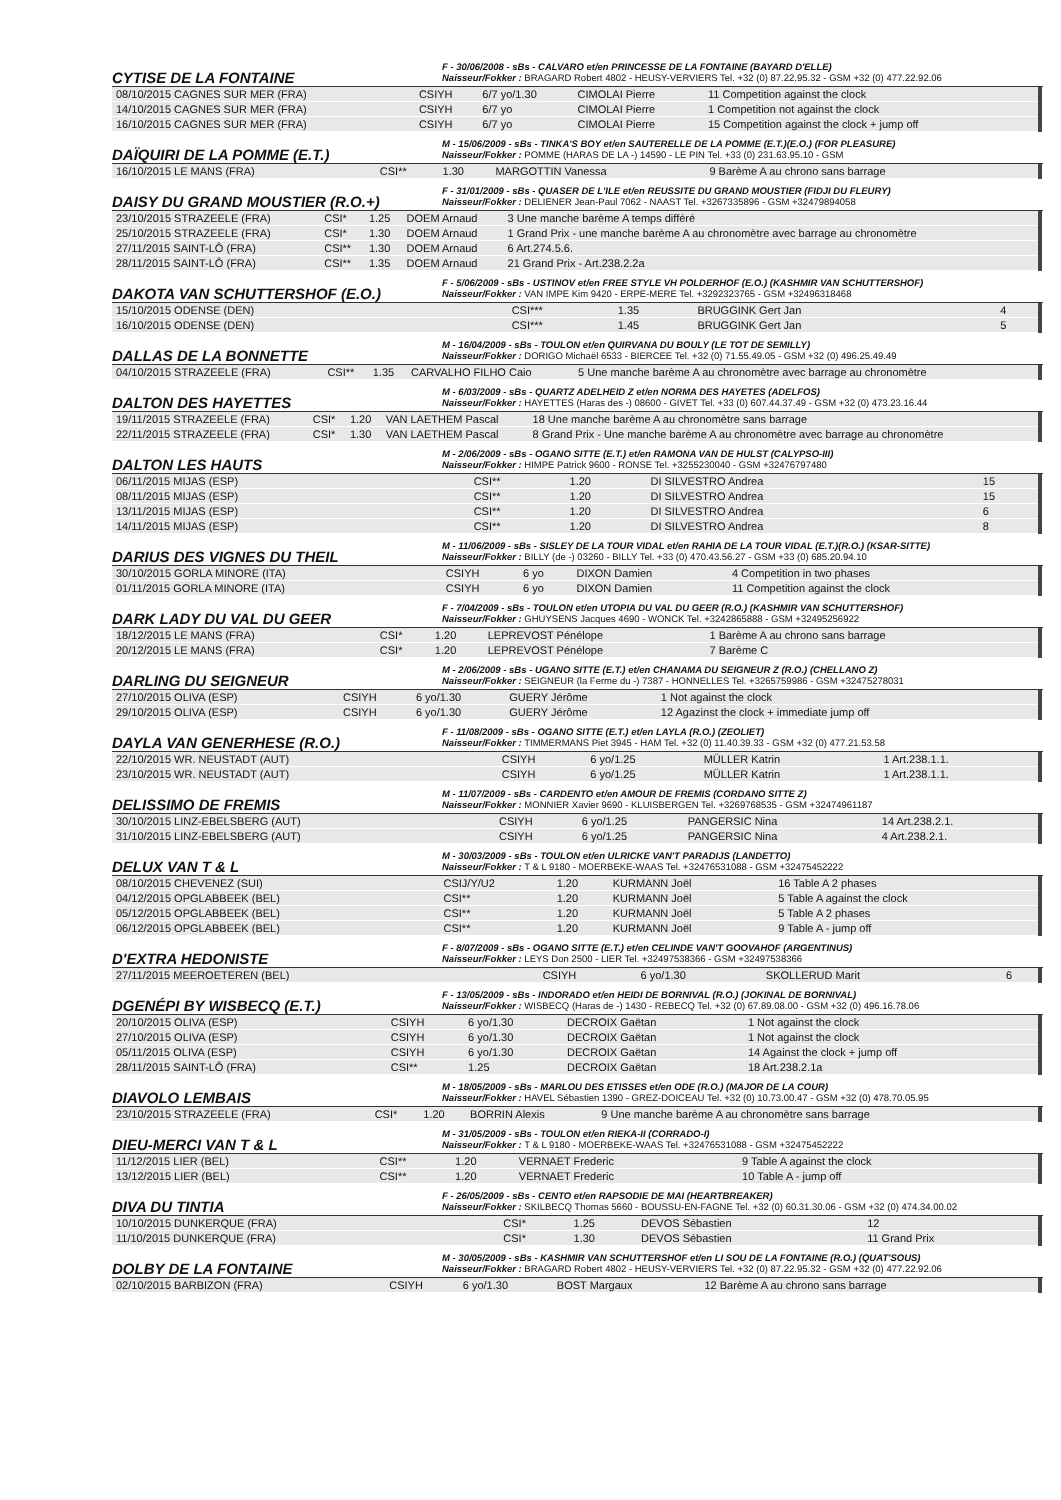CYTISE DE LA FONTAINE
F - 30/06/2008 - sBs - CALVARO et/en PRINCESSE DE LA FONTAINE (BAYARD D'ELLE)
Naisseur/Fokker : BRAGARD Robert 4802 - HEUSY-VERVIERS Tel. +32 (0) 87.22.95.32 - GSM +32 (0) 477.22.92.06
| 08/10/2015 CAGNES SUR MER (FRA) | CSIYH | 6/7 yo/1.30 | CIMOLAI Pierre | 11 Competition against the clock |
| 14/10/2015 CAGNES SUR MER (FRA) | CSIYH | 6/7 yo | CIMOLAI Pierre | 1 Competition not against the clock |
| 16/10/2015 CAGNES SUR MER (FRA) | CSIYH | 6/7 yo | CIMOLAI Pierre | 15 Competition against the clock + jump off |
DAÏQUIRI DE LA POMME (E.T.)
M - 15/06/2009 - sBs - TINKA'S BOY et/en SAUTERELLE DE LA POMME (E.T.)(E.O.) (FOR PLEASURE)
Naisseur/Fokker : POMME (HARAS DE LA -) 14590 - LE PIN Tel. +33 (0) 231.63.95.10 - GSM
| 16/10/2015 LE MANS (FRA) | CSI** | 1.30 | MARGOTTIN Vanessa | 9 Barème A au chrono sans barrage |
DAISY DU GRAND MOUSTIER (R.O.+)
F - 31/01/2009 - sBs - QUASER DE L'ILE et/en REUSSITE DU GRAND MOUSTIER (FIDJI DU FLEURY)
Naisseur/Fokker : DELIENER Jean-Paul 7062 - NAAST Tel. +3267335896 - GSM +32479894058
| 23/10/2015 STRAZEELE (FRA) | CSI* | 1.25 | DOEM Arnaud | 3 Une manche barème A temps différé |
| 25/10/2015 STRAZEELE (FRA) | CSI* | 1.30 | DOEM Arnaud | 1 Grand Prix - une manche barème A au chronomètre avec barrage au chronomètre |
| 27/11/2015 SAINT-LÔ (FRA) | CSI** | 1.30 | DOEM Arnaud | 6 Art.274.5.6. |
| 28/11/2015 SAINT-LÔ (FRA) | CSI** | 1.35 | DOEM Arnaud | 21 Grand Prix - Art.238.2.2a |
DAKOTA VAN SCHUTTERSHOF (E.O.)
F - 5/06/2009 - sBs - USTINOV et/en FREE STYLE VH POLDERHOF (E.O.) (KASHMIR VAN SCHUTTERSHOF)
Naisseur/Fokker : VAN IMPE Kim 9420 - ERPE-MERE Tel. +3292323765 - GSM +32496318468
| 15/10/2015 ODENSE (DEN) | CSI*** | 1.35 | BRUGGINK Gert Jan | 4 |
| 16/10/2015 ODENSE (DEN) | CSI*** | 1.45 | BRUGGINK Gert Jan | 5 |
DALLAS DE LA BONNETTE
M - 16/04/2009 - sBs - TOULON et/en QUIRVANA DU BOULY (LE TOT DE SEMILLY)
Naisseur/Fokker : DORIGO Michaël 6533 - BIERCEE Tel. +32 (0) 71.55.49.05 - GSM +32 (0) 496.25.49.49
| 04/10/2015 STRAZEELE (FRA) | CSI** | 1.35 | CARVALHO FILHO Caio | 5 Une manche barème A au chronomètre avec barrage au chronomètre |
DALTON DES HAYETTES
M - 6/03/2009 - sBs - QUARTZ ADELHEID Z et/en NORMA DES HAYETES (ADELFOS)
Naisseur/Fokker : HAYETTES (Haras des -) 08600 - GIVET Tel. +33 (0) 607.44.37.49 - GSM +32 (0) 473.23.16.44
| 19/11/2015 STRAZEELE (FRA) | CSI* | 1.20 | VAN LAETHEM Pascal | 18 Une manche barème A au chronomètre sans barrage |
| 22/11/2015 STRAZEELE (FRA) | CSI* | 1.30 | VAN LAETHEM Pascal | 8 Grand Prix - Une manche barème A au chronomètre avec barrage au chronomètre |
DALTON LES HAUTS
M - 2/06/2009 - sBs - OGANO SITTE (E.T.) et/en RAMONA VAN DE HULST (CALYPSO-III)
Naisseur/Fokker : HIMPE Patrick 9600 - RONSE Tel. +3255230040 - GSM +32476797480
| 06/11/2015 MIJAS (ESP) | CSI** | 1.20 | DI SILVESTRO Andrea | 15 |
| 08/11/2015 MIJAS (ESP) | CSI** | 1.20 | DI SILVESTRO Andrea | 15 |
| 13/11/2015 MIJAS (ESP) | CSI** | 1.20 | DI SILVESTRO Andrea | 6 |
| 14/11/2015 MIJAS (ESP) | CSI** | 1.20 | DI SILVESTRO Andrea | 8 |
DARIUS DES VIGNES DU THEIL
M - 11/06/2009 - sBs - SISLEY DE LA TOUR VIDAL et/en RAHIA DE LA TOUR VIDAL (E.T.)(R.O.) (KSAR-SITTE)
Naisseur/Fokker : BILLY (de -) 03260 - BILLY Tel. +33 (0) 470.43.56.27 - GSM +33 (0) 685.20.94.10
| 30/10/2015 GORLA MINORE (ITA) | CSIYH | 6 yo | DIXON Damien | 4 Competition in two phases |
| 01/11/2015 GORLA MINORE (ITA) | CSIYH | 6 yo | DIXON Damien | 11 Competition against the clock |
DARK LADY DU VAL DU GEER
F - 7/04/2009 - sBs - TOULON et/en UTOPIA DU VAL DU GEER (R.O.) (KASHMIR VAN SCHUTTERSHOF)
Naisseur/Fokker : GHUYSENS Jacques 4690 - WONCK Tel. +3242865888 - GSM +32495256922
| 18/12/2015 LE MANS (FRA) | CSI* | 1.20 | LEPREVOST Pénélope | 1 Barème A au chrono sans barrage |
| 20/12/2015 LE MANS (FRA) | CSI* | 1.20 | LEPREVOST Pénélope | 7 Barème C |
DARLING DU SEIGNEUR
M - 2/06/2009 - sBs - UGANO SITTE (E.T.) et/en CHANAMA DU SEIGNEUR Z (R.O.) (CHELLANO Z)
Naisseur/Fokker : SEIGNEUR (la Ferme du -) 7387 - HONNELLES Tel. +3265759986 - GSM +32475278031
| 27/10/2015 OLIVA (ESP) | CSIYH | 6 yo/1.30 | GUERY Jérôme | 1 Not against the clock |
| 29/10/2015 OLIVA (ESP) | CSIYH | 6 yo/1.30 | GUERY Jérôme | 12 Agazinst the clock + immediate jump off |
DAYLA VAN GENERHESE (R.O.)
F - 11/08/2009 - sBs - OGANO SITTE (E.T.) et/en LAYLA (R.O.) (ZEOLIET)
Naisseur/Fokker : TIMMERMANS Piet 3945 - HAM Tel. +32 (0) 11.40.39.33 - GSM +32 (0) 477.21.53.58
| 22/10/2015 WR. NEUSTADT (AUT) | CSIYH | 6 yo/1.25 | MÜLLER Katrin | 1 Art.238.1.1. |
| 23/10/2015 WR. NEUSTADT (AUT) | CSIYH | 6 yo/1.25 | MÜLLER Katrin | 1 Art.238.1.1. |
DELISSIMO DE FREMIS
M - 11/07/2009 - sBs - CARDENTO et/en AMOUR DE FREMIS (CORDANO SITTE Z)
Naisseur/Fokker : MONNIER Xavier 9690 - KLUISBERGEN Tel. +3269768535 - GSM +32474961187
| 30/10/2015 LINZ-EBELSBERG (AUT) | CSIYH | 6 yo/1.25 | PANGERSIC Nina | 14 Art.238.2.1. |
| 31/10/2015 LINZ-EBELSBERG (AUT) | CSIYH | 6 yo/1.25 | PANGERSIC Nina | 4 Art.238.2.1. |
DELUX VAN T & L
M - 30/03/2009 - sBs - TOULON et/en ULRICKE VAN'T PARADIJS (LANDETTO)
Naisseur/Fokker : T & L 9180 - MOERBEKE-WAAS Tel. +32476531088 - GSM +32475452222
| 08/10/2015 CHEVENEZ (SUI) | CSIJ/Y/U2 | 1.20 | KURMANN Joël | 16 Table A 2 phases |
| 04/12/2015 OPGLABBEEK (BEL) | CSI** | 1.20 | KURMANN Joël | 5 Table A against the clock |
| 05/12/2015 OPGLABBEEK (BEL) | CSI** | 1.20 | KURMANN Joël | 5 Table A 2 phases |
| 06/12/2015 OPGLABBEEK (BEL) | CSI** | 1.20 | KURMANN Joël | 9 Table A - jump off |
D'EXTRA HEDONISTE
F - 8/07/2009 - sBs - OGANO SITTE (E.T.) et/en CELINDE VAN'T GOOVAHOF (ARGENTINUS)
Naisseur/Fokker : LEYS Don 2500 - LIER Tel. +32497538366 - GSM +32497538366
| 27/11/2015 MEEROETEREN (BEL) | CSIYH | 6 yo/1.30 | SKOLLERUD Marit | 6 |
DGENÉPI BY WISBECQ (E.T.)
F - 13/05/2009 - sBs - INDORADO et/en HEIDI DE BORNIVAL (R.O.) (JOKINAL DE BORNIVAL)
Naisseur/Fokker : WISBECQ (Haras de -) 1430 - REBECQ Tel. +32 (0) 67.89.08.00 - GSM +32 (0) 496.16.78.06
| 20/10/2015 OLIVA (ESP) | CSIYH | 6 yo/1.30 | DECROIX Gaëtan | 1 Not against the clock |
| 27/10/2015 OLIVA (ESP) | CSIYH | 6 yo/1.30 | DECROIX Gaëtan | 1 Not against the clock |
| 05/11/2015 OLIVA (ESP) | CSIYH | 6 yo/1.30 | DECROIX Gaëtan | 14 Against the clock + jump off |
| 28/11/2015 SAINT-LÔ (FRA) | CSI** | 1.25 | DECROIX Gaëtan | 18 Art.238.2.1a |
DIAVOLO LEMBAIS
M - 18/05/2009 - sBs - MARLOU DES ETISSES et/en ODE (R.O.) (MAJOR DE LA COUR)
Naisseur/Fokker : HAVEL Sébastien 1390 - GREZ-DOICEAU Tel. +32 (0) 10.73.00.47 - GSM +32 (0) 478.70.05.95
| 23/10/2015 STRAZEELE (FRA) | CSI* | 1.20 | BORRIN Alexis | 9 Une manche barème A au chronomètre sans barrage |
DIEU-MERCI VAN T & L
M - 31/05/2009 - sBs - TOULON et/en RIEKA-II (CORRADO-I)
Naisseur/Fokker : T & L 9180 - MOERBEKE-WAAS Tel. +32476531088 - GSM +32475452222
| 11/12/2015 LIER (BEL) | CSI** | 1.20 | VERNAET Frederic | 9 Table A against the clock |
| 13/12/2015 LIER (BEL) | CSI** | 1.20 | VERNAET Frederic | 10 Table A - jump off |
DIVA DU TINTIA
F - 26/05/2009 - sBs - CENTO et/en RAPSODIE DE MAI (HEARTBREAKER)
Naisseur/Fokker : SKILBECQ Thomas 5660 - BOUSSU-EN-FAGNE Tel. +32 (0) 60.31.30.06 - GSM +32 (0) 474.34.00.02
| 10/10/2015 DUNKERQUE (FRA) | CSI* | 1.25 | DEVOS Sébastien | 12 |
| 11/10/2015 DUNKERQUE (FRA) | CSI* | 1.30 | DEVOS Sébastien | 11 Grand Prix |
DOLBY DE LA FONTAINE
M - 30/05/2009 - sBs - KASHMIR VAN SCHUTTERSHOF et/en LI SOU DE LA FONTAINE (R.O.) (QUAT'SOUS)
Naisseur/Fokker : BRAGARD Robert 4802 - HEUSY-VERVIERS Tel. +32 (0) 87.22.95.32 - GSM +32 (0) 477.22.92.06
| 02/10/2015 BARBIZON (FRA) | CSIYH | 6 yo/1.30 | BOST Margaux | 12 Barème A au chrono sans barrage |